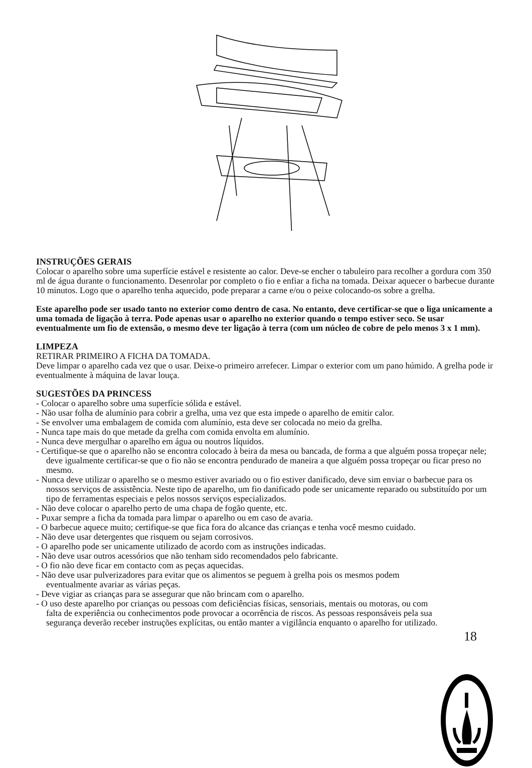INSTRUÇÕES GERAIS
Colocar o aparelho sobre uma superfície estável e resistente ao calor. Deve-se encher o tabuleiro para recolher a gordura com 350 ml de água durante o funcionamento. Desenrolar por completo o fio e enfiar a ficha na tomada. Deixar aquecer o barbecue durante 10 minutos. Logo que o aparelho tenha aquecido, pode preparar a carne e/ou o peixe colocando-os sobre a grelha.
Este aparelho pode ser usado tanto no exterior como dentro de casa. No entanto, deve certificar-se que o liga unicamente a uma tomada de ligação à terra. Pode apenas usar o aparelho no exterior quando o tempo estiver seco. Se usar eventualmente um fio de extensão, o mesmo deve ter ligação à terra (com um núcleo de cobre de pelo menos 3 x 1 mm).
LIMPEZA
RETIRAR PRIMEIRO A FICHA DA TOMADA.
Deve limpar o aparelho cada vez que o usar. Deixe-o primeiro arrefecer. Limpar o exterior com um pano húmido. A grelha pode ir eventualmente à máquina de lavar louça.
SUGESTÕES DA PRINCESS
- Colocar o aparelho sobre uma superfície sólida e estável.
- Não usar folha de alumínio para cobrir a grelha, uma vez que esta impede o aparelho de emitir calor.
- Se envolver uma embalagem de comida com alumínio, esta deve ser colocada no meio da grelha.
- Nunca tape mais do que metade da grelha com comida envolta em alumínio.
- Nunca deve mergulhar o aparelho em água ou noutros líquidos.
- Certifique-se que o aparelho não se encontra colocado à beira da mesa ou bancada, de forma a que alguém possa tropeçar nele; deve igualmente certificar-se que o fio não se encontra pendurado de maneira a que alguém possa tropeçar ou ficar preso no mesmo.
- Nunca deve utilizar o aparelho se o mesmo estiver avariado ou o fio estiver danificado, deve sim enviar o barbecue para os nossos serviços de assistência. Neste tipo de aparelho, um fio danificado pode ser unicamente reparado ou substituído por um tipo de ferramentas especiais e pelos nossos serviços especializados.
- Não deve colocar o aparelho perto de uma chapa de fogão quente, etc.
- Puxar sempre a ficha da tomada para limpar o aparelho ou em caso de avaria.
- O barbecue aquece muito; certifique-se que fica fora do alcance das crianças e tenha você mesmo cuidado.
- Não deve usar detergentes que risquem ou sejam corrosivos.
- O aparelho pode ser unicamente utilizado de acordo com as instruções indicadas.
- Não deve usar outros acessórios que não tenham sido recomendados pelo fabricante.
- O fio não deve ficar em contacto com as peças aquecidas.
- Não deve usar pulverizadores para evitar que os alimentos se peguem à grelha pois os mesmos podem eventualmente avariar as várias peças.
- Deve vigiar as crianças para se assegurar que não brincam com o aparelho.
- O uso deste aparelho por crianças ou pessoas com deficiências físicas, sensoriais, mentais ou motoras, ou com falta de experiência ou conhecimentos pode provocar a ocorrência de riscos. As pessoas responsáveis pela sua segurança deverão receber instruções explícitas, ou então manter a vigilância enquanto o aparelho for utilizado.
18